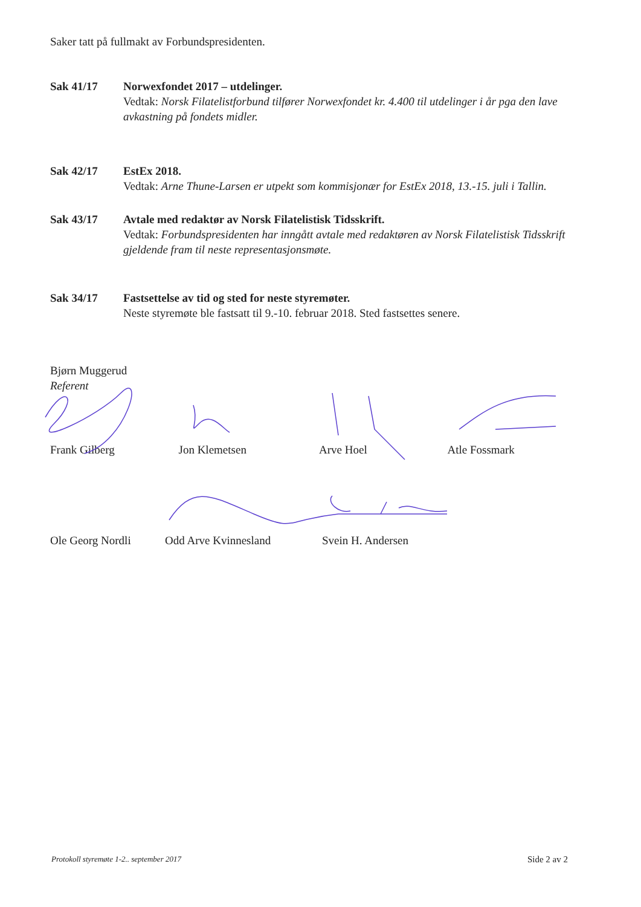Saker tatt på fullmakt av Forbundspresidenten.
Sak 41/17 Norwexfondet 2017 – utdelinger.
Vedtak: Norsk Filatelistforbund tilfører Norwexfondet kr. 4.400 til utdelinger i år pga den lave avkastning på fondets midler.
Sak 42/17 EstEx 2018.
Vedtak: Arne Thune-Larsen er utpekt som kommisjonær for EstEx 2018, 13.-15. juli i Tallin.
Sak 43/17 Avtale med redaktør av Norsk Filatelistisk Tidsskrift.
Vedtak: Forbundspresidenten har inngått avtale med redaktøren av Norsk Filatelistisk Tidsskrift gjeldende fram til neste representasjonsmøte.
Sak 34/17 Fastsettelse av tid og sted for neste styremøter.
Neste styremøte ble fastsatt til 9.-10. februar 2018. Sted fastsettes senere.
Bjørn Muggerud
Referent
Frank Gilberg
Jon Klemetsen
Arve Hoel
Atle Fossmark
Ole Georg Nordli
Odd Arve Kvinnesland
Svein H. Andersen
Protokoll styremøte 1-2.. september 2017 Side 2 av 2